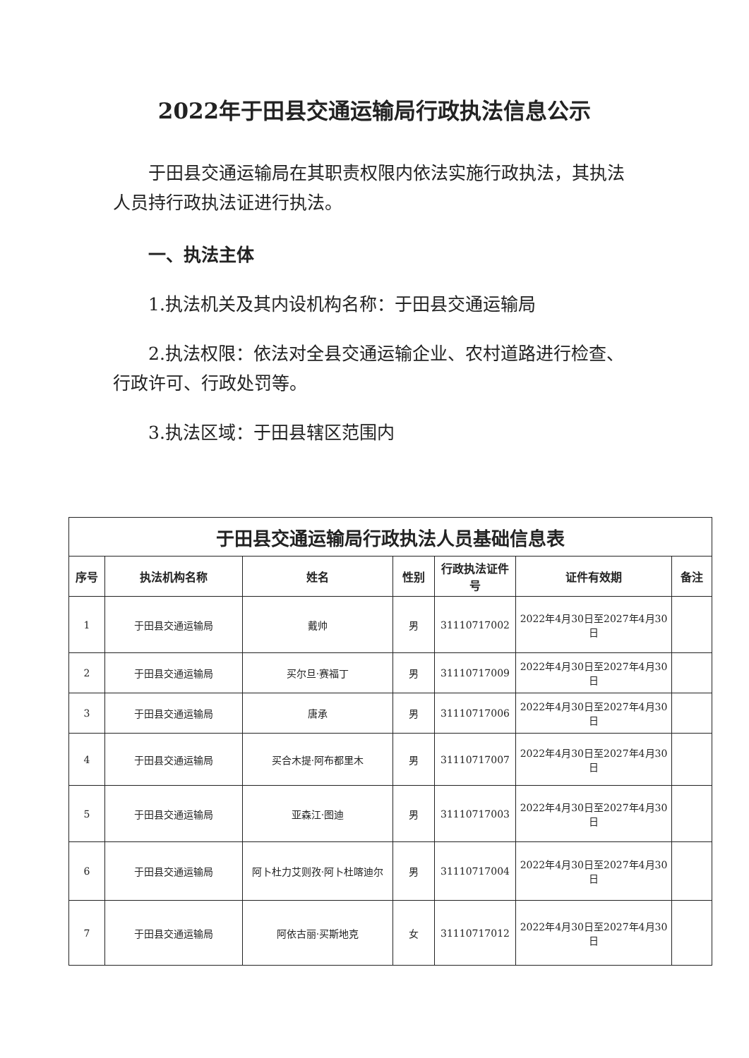2022年于田县交通运输局行政执法信息公示
于田县交通运输局在其职责权限内依法实施行政执法，其执法人员持行政执法证进行执法。
一、执法主体
1.执法机关及其内设机构名称：于田县交通运输局
2.执法权限：依法对全县交通运输企业、农村道路进行检查、行政许可、行政处罚等。
3.执法区域：于田县辖区范围内
| 于田县交通运输局行政执法人员基础信息表 | | | | | | |
| --- | --- | --- | --- | --- | --- | --- |
| 序号 | 执法机构名称 | 姓名 | 性别 | 行政执法证件号 | 证件有效期 | 备注 |
| 1 | 于田县交通运输局 | 戴帅 | 男 | 31110717002 | 2022年4月30日至2027年4月30日 | |
| 2 | 于田县交通运输局 | 买尔旦·赛福丁 | 男 | 31110717009 | 2022年4月30日至2027年4月30日 | |
| 3 | 于田县交通运输局 | 唐承 | 男 | 31110717006 | 2022年4月30日至2027年4月30日 | |
| 4 | 于田县交通运输局 | 买合木提·阿布都里木 | 男 | 31110717007 | 2022年4月30日至2027年4月30日 | |
| 5 | 于田县交通运输局 | 亚森江·图迪 | 男 | 31110717003 | 2022年4月30日至2027年4月30日 | |
| 6 | 于田县交通运输局 | 阿卜杜力艾则孜·阿卜杜喀迪尔 | 男 | 31110717004 | 2022年4月30日至2027年4月30日 | |
| 7 | 于田县交通运输局 | 阿依古丽·买斯地克 | 女 | 31110717012 | 2022年4月30日至2027年4月30日 | |